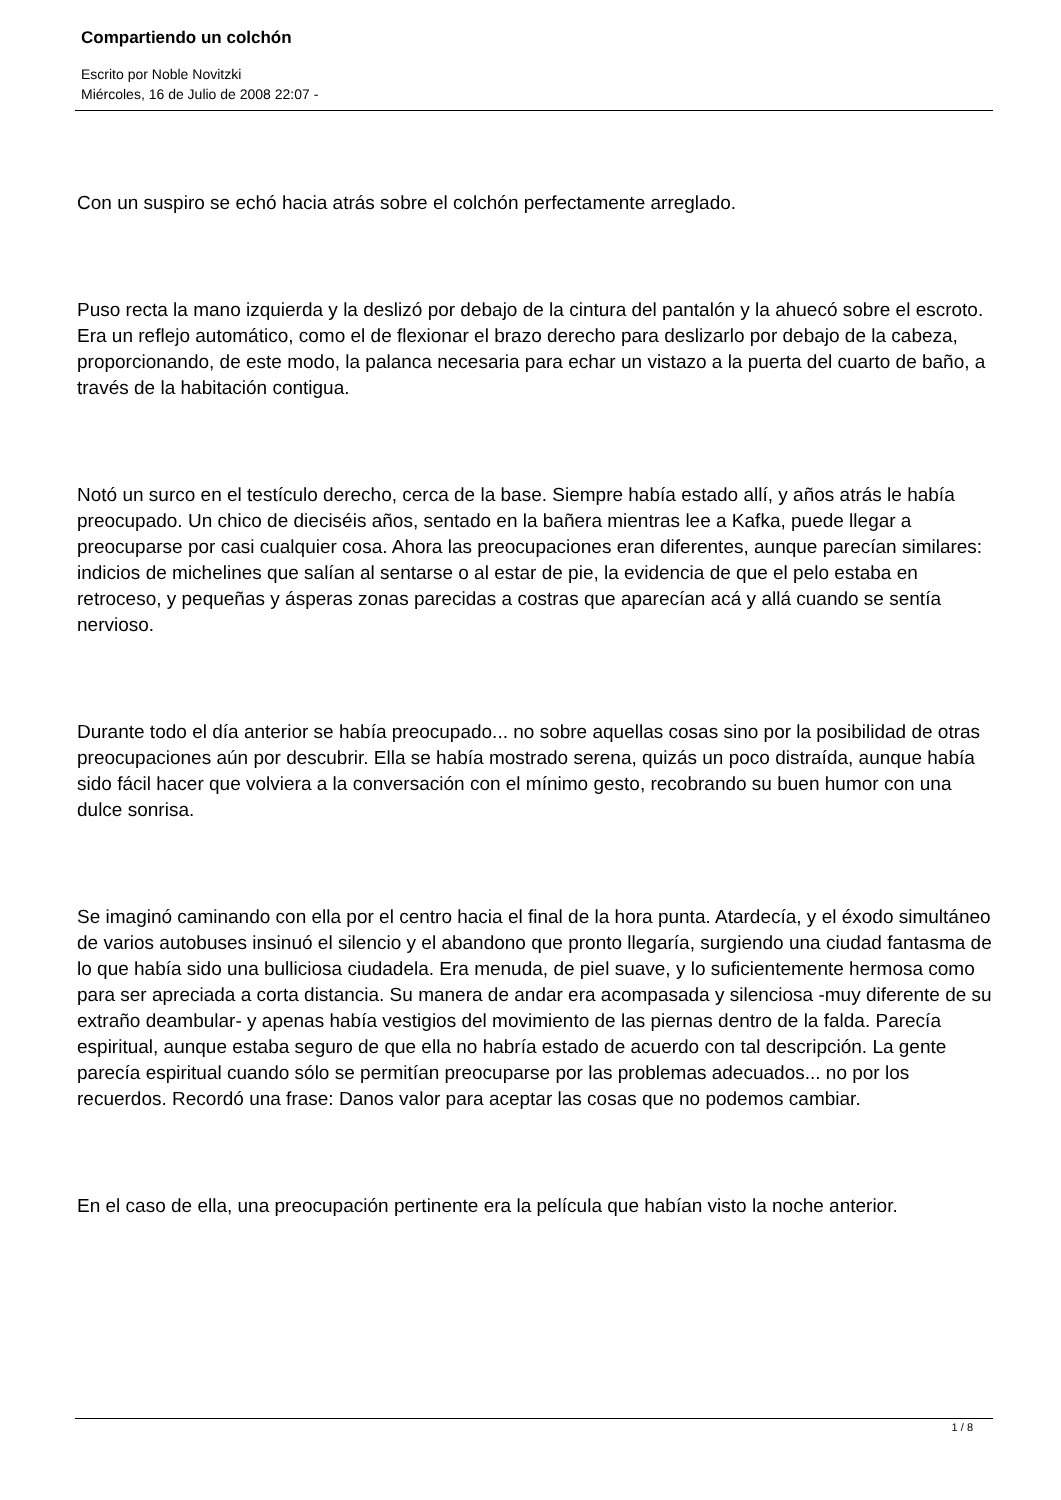Compartiendo un colchón
Escrito por Noble Novitzki
Miércoles, 16 de Julio de 2008 22:07 -
Con un suspiro se echó hacia atrás sobre el colchón perfectamente arreglado.
Puso recta la mano izquierda y la deslizó por debajo de la cintura del pantalón y la ahuecó sobre el escroto. Era un reflejo automático, como el de flexionar el brazo derecho para deslizarlo por debajo de la cabeza, proporcionando, de este modo, la palanca necesaria para echar un vistazo a la puerta del cuarto de baño, a través de la habitación contigua.
Notó un surco en el testículo derecho, cerca de la base. Siempre había estado allí, y años atrás le había preocupado. Un chico de dieciséis años, sentado en la bañera mientras lee a Kafka, puede llegar a preocuparse por casi cualquier cosa. Ahora las preocupaciones eran diferentes, aunque parecían similares: indicios de michelines que salían al sentarse o al estar de pie, la evidencia de que el pelo estaba en retroceso, y pequeñas y ásperas zonas parecidas a costras que aparecían acá y allá cuando se sentía nervioso.
Durante todo el día anterior se había preocupado... no sobre aquellas cosas sino por la posibilidad de otras preocupaciones aún por descubrir. Ella se había mostrado serena, quizás un poco distraída, aunque había sido fácil hacer que volviera a la conversación con el mínimo gesto, recobrando su buen humor con una dulce sonrisa.
Se imaginó caminando con ella por el centro hacia el final de la hora punta. Atardecía, y el éxodo simultáneo de varios autobuses insinuó el silencio y el abandono que pronto llegaría, surgiendo una ciudad fantasma de lo que había sido una bulliciosa ciudadela. Era menuda, de piel suave, y lo suficientemente hermosa como para ser apreciada a corta distancia. Su manera de andar era acompasada y silenciosa -muy diferente de su extraño deambular- y apenas había vestigios del movimiento de las piernas dentro de la falda. Parecía espiritual, aunque estaba seguro de que ella no habría estado de acuerdo con tal descripción. La gente parecía espiritual cuando sólo se permitían preocuparse por las problemas adecuados... no por los recuerdos. Recordó una frase: Danos valor para aceptar las cosas que no podemos cambiar.
En el caso de ella, una preocupación pertinente era la película que habían visto la noche anterior.
1 / 8